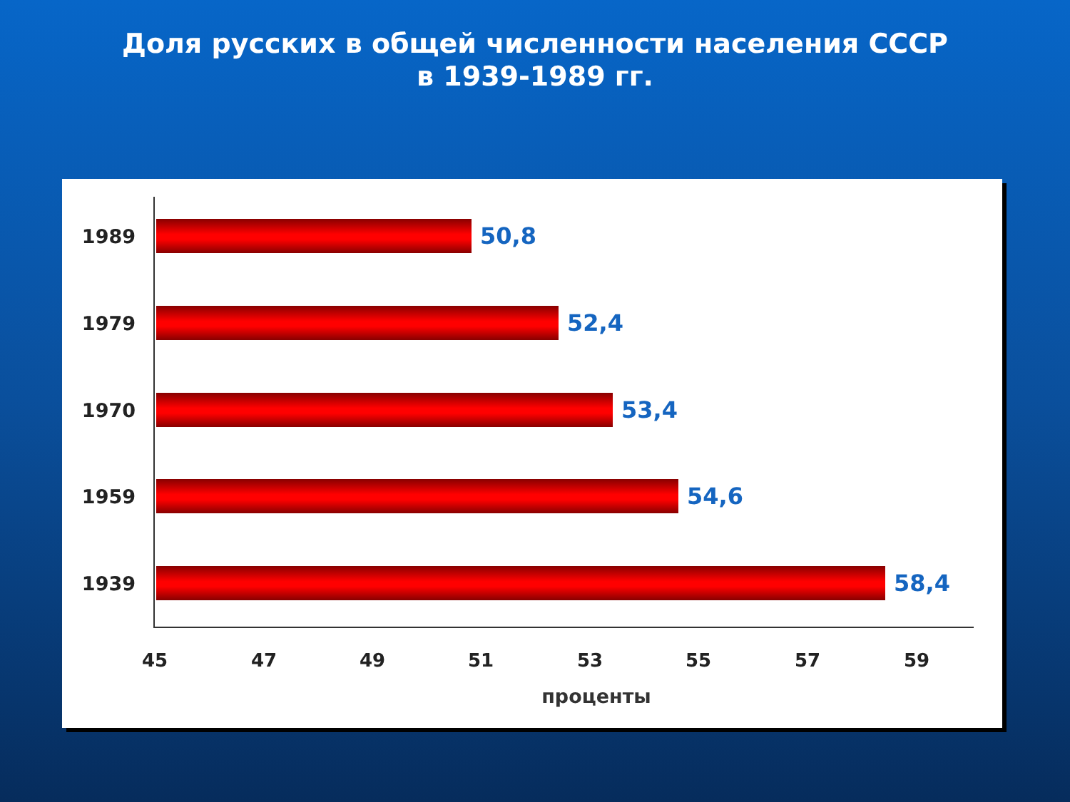Доля русских в общей численности населения СССР
в 1939-1989 гг.
1989
50,8
1979
52,4
1970
53,4
1959
54,6
1939
58,4
45 47 49 51 53 55 57 59
проценты